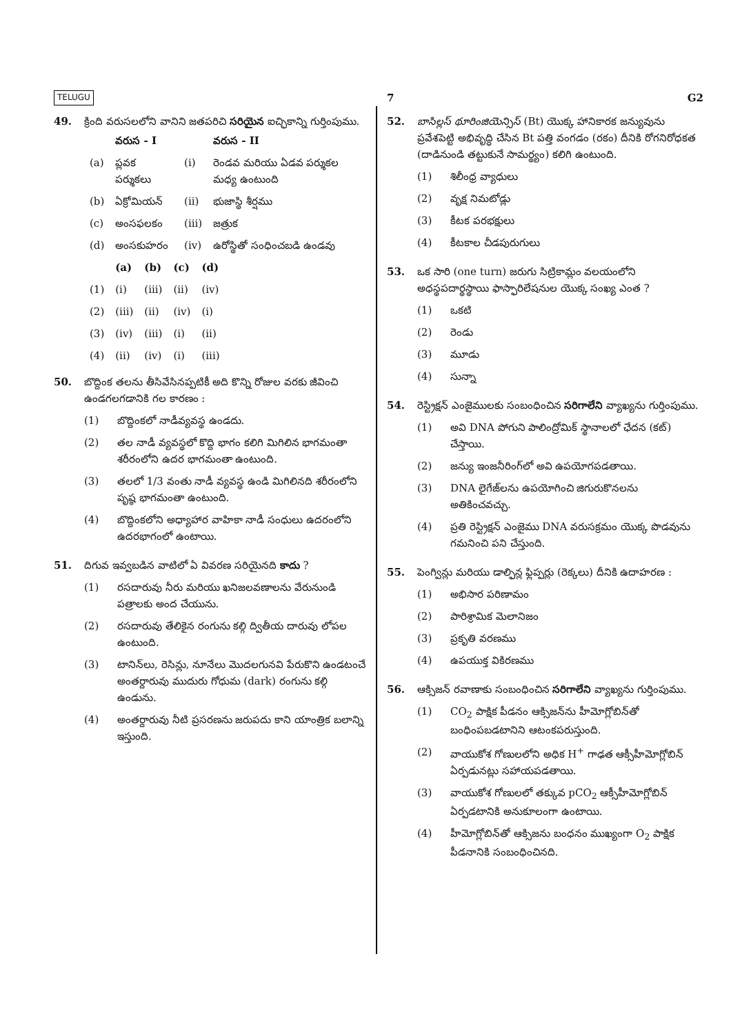TELUGU 7 G2
49. క్రింది వరుసలలోని వానిని జతపరిచి సరియైన ఐచ్ఛికాన్ని గుర్తింపుము.
| | వరుస - I | | వరుస - II |
| --- | --- | --- | --- |
| (a) | ప్లవక పర్శుకలు | (i) | రెండవ మరియు ఏడవ పర్శుకల మధ్య ఉంటుంది |
| (b) | ఏక్రోమియన్ | (ii) | భుజాస్థి శీర్షము |
| (c) | అంసఫలకం | (iii) | జత్రుక |
| (d) | అంసకుహరం | (iv) | ఉరోస్థితో సంధించబడి ఉండవు |
| | (a) | (b) | (c) | (d) |
| --- | --- | --- | --- | --- |
| (1) | (i) | (iii) | (ii) | (iv) |
| (2) | (iii) | (ii) | (iv) | (i) |
| (3) | (iv) | (iii) | (i) | (ii) |
| (4) | (ii) | (iv) | (i) | (iii) |
50. బొద్దింక తలను తీసివేసినప్పటికీ అది కొన్ని రోజుల వరకు జీవించి ఉండగలగడానికి గల కారణం :
(1) బొద్దింకలో నాడీవ్యవస్థ ఉండదు.
(2) తల నాడీ వ్యవస్థలో కొద్ది భాగం కలిగి మిగిలిన భాగమంతా శరీరంలోని ఉదర భాగమంతా ఉంటుంది.
(3) తలలో 1/3 వంతు నాడీ వ్యవస్థ ఉండి మిగిలినది శరీరంలోని పృష్ఠ భాగమంతా ఉంటుంది.
(4) బొద్దింకలోని అధ్యాహార వాహికా నాడీ సంధులు ఉదరంలోని ఉదరభాగంలో ఉంటాయి.
51. దిగువ ఇవ్వబడిన వాటిలో ఏ వివరణ సరియైనది కాదు ?
(1) రసదారువు నీరు మరియు ఖనిజలవణాలను వేరునుండి పత్రాలకు అంద చేయును.
(2) రసదారువు తేలికైన రంగును కల్గి ద్వితీయ దారువు లోపల ఉంటుంది.
(3) టానిన్‌లు, రెసిన్లు, నూనేలు మొదలగునవి పేరుకొని ఉండటంచే అంతర్దారువు ముదురు గోధుమ (dark) రంగును కల్గి ఉండును.
(4) అంతర్దారువు నీటి ప్రసరణను జరుపదు కాని యాంత్రిక బలాన్ని ఇస్తుంది.
52. బాసిల్లస్ థూరింజియెన్సిస్ (Bt) యొక్క హానికారక జన్యువును ప్రవేశపెట్టి అభివృద్ధి చేసిన Bt పత్తి వంగడం (రకం) దీనికి రోగనిరోధకత (దాడినుండి తట్టుకునే సామర్థ్యం) కలిగి ఉంటుంది.
(1) శిలీంధ్ర వ్యాధులు
(2) వృక్ష నిమటోడ్లు
(3) కీటక పరభక్షులు
(4) కీటకాల చీడపురుగులు
53. ఒక సారి (one turn) జరుగు సిట్రికామ్లం వలయంలోని అధస్థపదార్థస్థాయి ఫాస్ఫారిలేషనుల యొక్క సంఖ్య ఎంత ?
(1) ఒకటి
(2) రెండు
(3) మూడు
(4) సున్నా
54. రెస్ట్రిక్షన్ ఎంజైములకు సంబంధించిన సరిగాలేని వ్యాఖ్యను గుర్తింపుము.
(1) అవి DNA పోగుని పాలింద్రోమిక్ స్థానాలలో ఛేదన (కట్) చేస్తాయి.
(2) జన్యు ఇంజనీరింగ్‌లో అవి ఉపయోగపడతాయి.
(3) DNA లైగేజ్‌లను ఉపయోగించి జిగురుకొనలను అతికించవచ్చు.
(4) ప్రతి రెస్ట్రిక్షన్ ఎంజైము DNA వరుసక్రమం యొక్క పొడవును గమనించి పని చేస్తుంది.
55. పెంగ్విన్లు మరియు డాల్ఫిన్ల ఫ్లిప్పర్లు (రెక్కలు) దీనికి ఉదాహరణ :
(1) అభిసార పరిణామం
(2) పారిశ్రామిక మెలానిజం
(3) ప్రకృతి వరణము
(4) ఉపయుక్త వికిరణము
56. ఆక్సిజన్ రవాణాకు సంబంధించిన సరిగాలేని వ్యాఖ్యను గుర్తింపుము.
(1) CO<sub>2</sub> పాక్షిక పీడనం ఆక్సిజన్‌ను హీమోగ్లోబిన్‌తో బంధింపబడటానిని ఆటంకపరుస్తుంది.
(2) వాయుకోశ గోణులలోని అధిక H<sup>+</sup> గాఢత ఆక్సీహీమోగ్లోబిన్ ఏర్పడునట్లు సహాయపడతాయి.
(3) వాయుకోశ గోణులలో తక్కువ pCO<sub>2</sub> ఆక్సీహీమోగ్లోబిన్ ఏర్పడటానికి అనుకూలంగా ఉంటాయి.
(4) హీమోగ్లోబిన్‌తో ఆక్సిజను బంధనం ముఖ్యంగా O<sub>2</sub> పాక్షిక పీడనానికి సంబంధించినది.